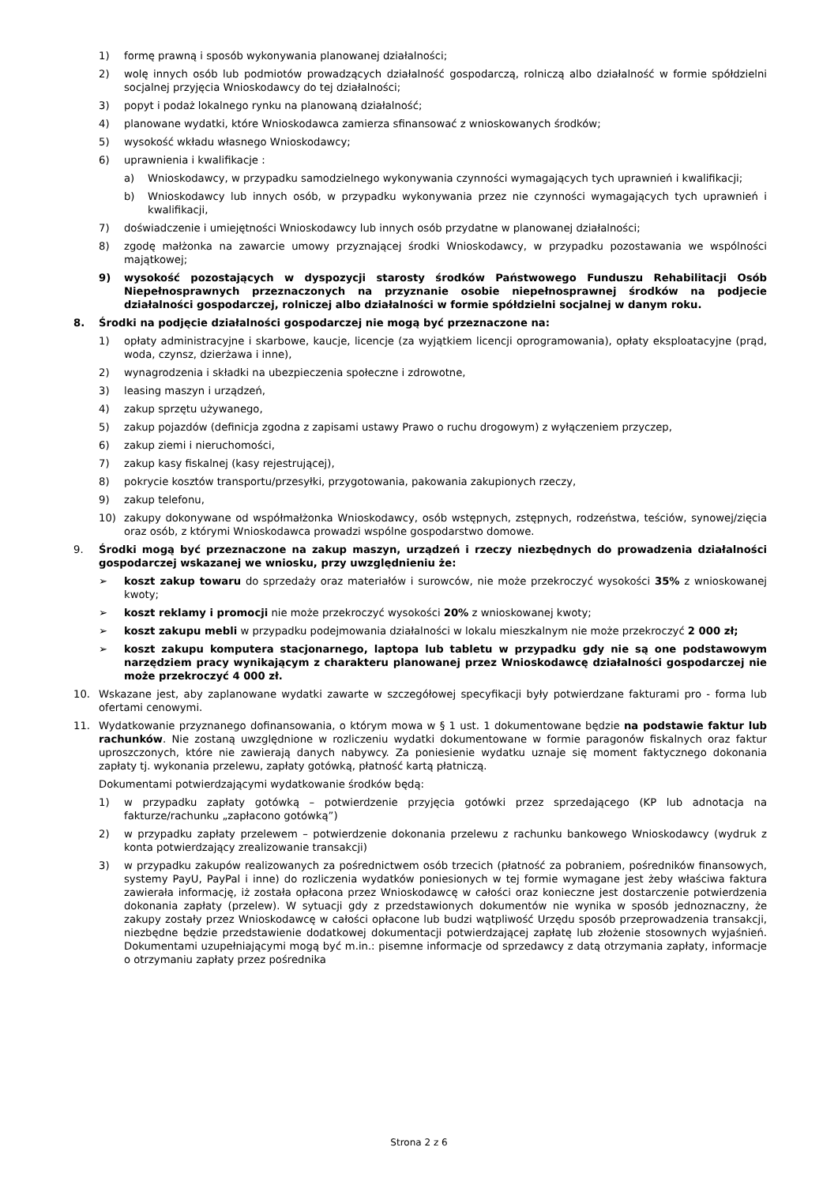1) formę prawną i sposób wykonywania planowanej działalności;
2) wolę innych osób lub podmiotów prowadzących działalność gospodarczą, rolniczą albo działalność w formie spółdzielni socjalnej przyjęcia Wnioskodawcy do tej działalności;
3) popyt i podaż lokalnego rynku na planowaną działalność;
4) planowane wydatki, które Wnioskodawca zamierza sfinansować z wnioskowanych środków;
5) wysokość wkładu własnego Wnioskodawcy;
6) uprawnienia i kwalifikacje :
a) Wnioskodawcy, w przypadku samodzielnego wykonywania czynności wymagających tych uprawnień i kwalifikacji;
b) Wnioskodawcy lub innych osób, w przypadku wykonywania przez nie czynności wymagających tych uprawnień i kwalifikacji,
7) doświadczenie i umiejętności Wnioskodawcy lub innych osób przydatne w planowanej działalności;
8) zgodę małżonka na zawarcie umowy przyznającej środki Wnioskodawcy, w przypadku pozostawania we wspólności majątkowej;
9) wysokość pozostających w dyspozycji starosty środków Państwowego Funduszu Rehabilitacji Osób Niepełnosprawnych przeznaczonych na przyznanie osobie niepełnosprawnej środków na podjecie działalności gospodarczej, rolniczej albo działalności w formie spółdzielni socjalnej w danym roku.
8. Środki na podjęcie działalności gospodarczej nie mogą być przeznaczone na:
1) opłaty administracyjne i skarbowe, kaucje, licencje (za wyjątkiem licencji oprogramowania), opłaty eksploatacyjne (prąd, woda, czynsz, dzierżawa i inne),
2) wynagrodzenia i składki na ubezpieczenia społeczne i zdrowotne,
3) leasing maszyn i urządzeń,
4) zakup sprzętu używanego,
5) zakup pojazdów (definicja zgodna z zapisami ustawy Prawo o ruchu drogowym) z wyłączeniem przyczep,
6) zakup ziemi i nieruchomości,
7) zakup kasy fiskalnej (kasy rejestrującej),
8) pokrycie kosztów transportu/przesyłki, przygotowania, pakowania zakupionych rzeczy,
9) zakup telefonu,
10) zakupy dokonywane od współmałżonka Wnioskodawcy, osób wstępnych, zstępnych, rodzeństwa, teściów, synowej/zięcia oraz osób, z którymi Wnioskodawca prowadzi wspólne gospodarstwo domowe.
9. Środki mogą być przeznaczone na zakup maszyn, urządzeń i rzeczy niezbędnych do prowadzenia działalności gospodarczej wskazanej we wniosku, przy uwzględnieniu że:
➢ koszt zakup towaru do sprzedaży oraz materiałów i surowców, nie może przekroczyć wysokości 35% z wnioskowanej kwoty;
➢ koszt reklamy i promocji nie może przekroczyć wysokości 20% z wnioskowanej kwoty;
➢ koszt zakupu mebli w przypadku podejmowania działalności w lokalu mieszkalnym nie może przekroczyć 2 000 zł;
➢ koszt zakupu komputera stacjonarnego, laptopa lub tabletu w przypadku gdy nie są one podstawowym narzędziem pracy wynikającym z charakteru planowanej przez Wnioskodawcę działalności gospodarczej nie może przekroczyć 4 000 zł.
10. Wskazane jest, aby zaplanowane wydatki zawarte w szczegółowej specyfikacji były potwierdzane fakturami pro - forma lub ofertami cenowymi.
11. Wydatkowanie przyznanego dofinansowania, o którym mowa w § 1 ust. 1 dokumentowane będzie na podstawie faktur lub rachunków. Nie zostaną uwzględnione w rozliczeniu wydatki dokumentowane w formie paragonów fiskalnych oraz faktur uproszczonych, które nie zawierają danych nabywcy. Za poniesienie wydatku uznaje się moment faktycznego dokonania zapłaty tj. wykonania przelewu, zapłaty gotówką, płatność kartą płatniczą.
Dokumentami potwierdzającymi wydatkowanie środków będą:
1) w przypadku zapłaty gotówką – potwierdzenie przyjęcia gotówki przez sprzedającego (KP lub adnotacja na fakturze/rachunku „zapłacono gotówką”)
2) w przypadku zapłaty przelewem – potwierdzenie dokonania przelewu z rachunku bankowego Wnioskodawcy (wydruk z konta potwierdzający zrealizowanie transakcji)
3) w przypadku zakupów realizowanych za pośrednictwem osób trzecich (płatność za pobraniem, pośredników finansowych, systemy PayU, PayPal i inne) do rozliczenia wydatków poniesionych w tej formie wymagane jest żeby właściwa faktura zawierała informację, iż została opłacona przez Wnioskodawcę w całości oraz konieczne jest dostarczenie potwierdzenia dokonania zapłaty (przelew). W sytuacji gdy z przedstawionych dokumentów nie wynika w sposób jednoznaczny, że zakupy zostały przez Wnioskodawcę w całości opłacone lub budzi wątpliwość Urzędu sposób przeprowadzenia transakcji, niezbędne będzie przedstawienie dodatkowej dokumentacji potwierdzającej zapłatę lub złożenie stosownych wyjaśnień. Dokumentami uzupełniającymi mogą być m.in.: pisemne informacje od sprzedawcy z datą otrzymania zapłaty, informacje o otrzymaniu zapłaty przez pośrednika
Strona 2 z 6